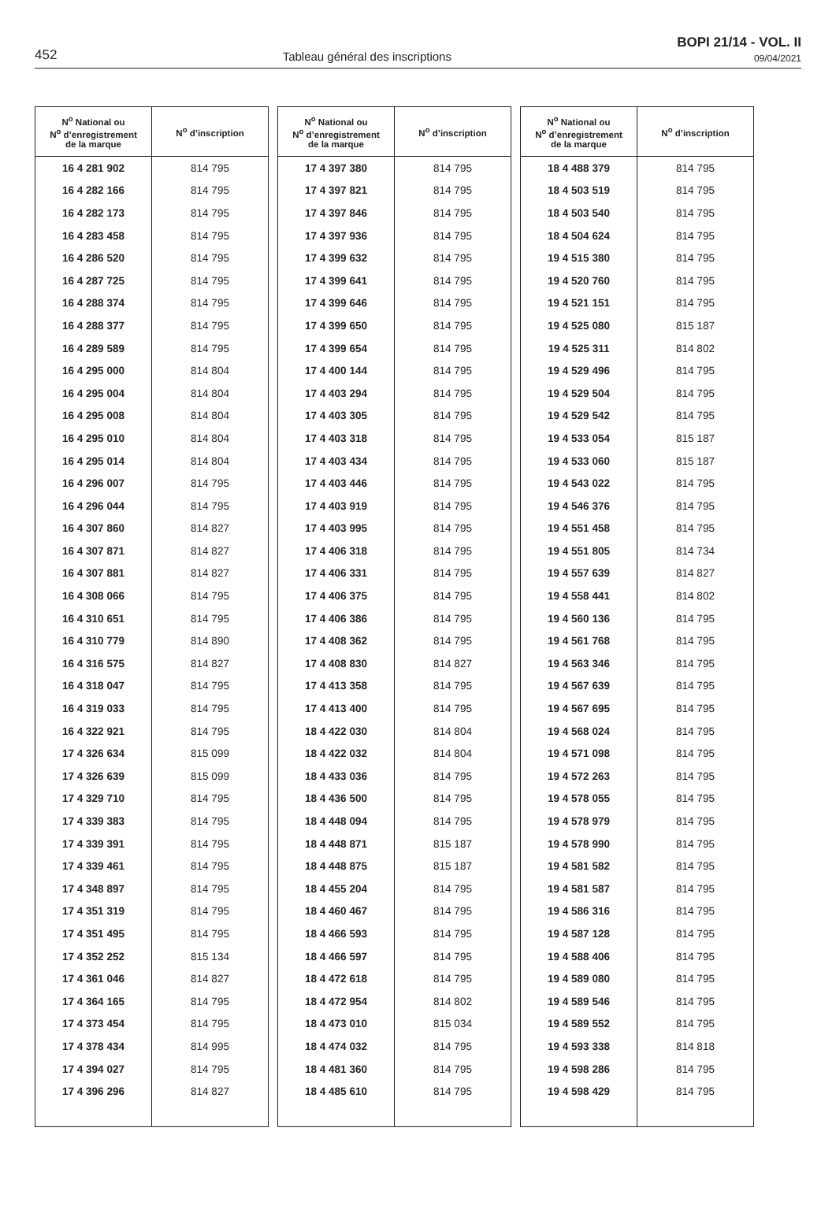452
Tableau général des inscriptions
BOPI 21/14 - VOL. II
09/04/2021
| N<sup>o</sup> National ou N<sup>o</sup> d’enregistrement de la marque | N<sup>o</sup> d’inscription |
| --- | --- |
| 16 4 281 902 | 814 795 |
| 16 4 282 166 | 814 795 |
| 16 4 282 173 | 814 795 |
| 16 4 283 458 | 814 795 |
| 16 4 286 520 | 814 795 |
| 16 4 287 725 | 814 795 |
| 16 4 288 374 | 814 795 |
| 16 4 288 377 | 814 795 |
| 16 4 289 589 | 814 795 |
| 16 4 295 000 | 814 804 |
| 16 4 295 004 | 814 804 |
| 16 4 295 008 | 814 804 |
| 16 4 295 010 | 814 804 |
| 16 4 295 014 | 814 804 |
| 16 4 296 007 | 814 795 |
| 16 4 296 044 | 814 795 |
| 16 4 307 860 | 814 827 |
| 16 4 307 871 | 814 827 |
| 16 4 307 881 | 814 827 |
| 16 4 308 066 | 814 795 |
| 16 4 310 651 | 814 795 |
| 16 4 310 779 | 814 890 |
| 16 4 316 575 | 814 827 |
| 16 4 318 047 | 814 795 |
| 16 4 319 033 | 814 795 |
| 16 4 322 921 | 814 795 |
| 17 4 326 634 | 815 099 |
| 17 4 326 639 | 815 099 |
| 17 4 329 710 | 814 795 |
| 17 4 339 383 | 814 795 |
| 17 4 339 391 | 814 795 |
| 17 4 339 461 | 814 795 |
| 17 4 348 897 | 814 795 |
| 17 4 351 319 | 814 795 |
| 17 4 351 495 | 814 795 |
| 17 4 352 252 | 815 134 |
| 17 4 361 046 | 814 827 |
| 17 4 364 165 | 814 795 |
| 17 4 373 454 | 814 795 |
| 17 4 378 434 | 814 995 |
| 17 4 394 027 | 814 795 |
| 17 4 396 296 | 814 827 |
| N<sup>o</sup> National ou N<sup>o</sup> d’enregistrement de la marque | N<sup>o</sup> d’inscription |
| --- | --- |
| 17 4 397 380 | 814 795 |
| 17 4 397 821 | 814 795 |
| 17 4 397 846 | 814 795 |
| 17 4 397 936 | 814 795 |
| 17 4 399 632 | 814 795 |
| 17 4 399 641 | 814 795 |
| 17 4 399 646 | 814 795 |
| 17 4 399 650 | 814 795 |
| 17 4 399 654 | 814 795 |
| 17 4 400 144 | 814 795 |
| 17 4 403 294 | 814 795 |
| 17 4 403 305 | 814 795 |
| 17 4 403 318 | 814 795 |
| 17 4 403 434 | 814 795 |
| 17 4 403 446 | 814 795 |
| 17 4 403 919 | 814 795 |
| 17 4 403 995 | 814 795 |
| 17 4 406 318 | 814 795 |
| 17 4 406 331 | 814 795 |
| 17 4 406 375 | 814 795 |
| 17 4 406 386 | 814 795 |
| 17 4 408 362 | 814 795 |
| 17 4 408 830 | 814 827 |
| 17 4 413 358 | 814 795 |
| 17 4 413 400 | 814 795 |
| 18 4 422 030 | 814 804 |
| 18 4 422 032 | 814 804 |
| 18 4 433 036 | 814 795 |
| 18 4 436 500 | 814 795 |
| 18 4 448 094 | 814 795 |
| 18 4 448 871 | 815 187 |
| 18 4 448 875 | 815 187 |
| 18 4 455 204 | 814 795 |
| 18 4 460 467 | 814 795 |
| 18 4 466 593 | 814 795 |
| 18 4 466 597 | 814 795 |
| 18 4 472 618 | 814 795 |
| 18 4 472 954 | 814 802 |
| 18 4 473 010 | 815 034 |
| 18 4 474 032 | 814 795 |
| 18 4 481 360 | 814 795 |
| 18 4 485 610 | 814 795 |
| N<sup>o</sup> National ou N<sup>o</sup> d’enregistrement de la marque | N<sup>o</sup> d’inscription |
| --- | --- |
| 18 4 488 379 | 814 795 |
| 18 4 503 519 | 814 795 |
| 18 4 503 540 | 814 795 |
| 18 4 504 624 | 814 795 |
| 19 4 515 380 | 814 795 |
| 19 4 520 760 | 814 795 |
| 19 4 521 151 | 814 795 |
| 19 4 525 080 | 815 187 |
| 19 4 525 311 | 814 802 |
| 19 4 529 496 | 814 795 |
| 19 4 529 504 | 814 795 |
| 19 4 529 542 | 814 795 |
| 19 4 533 054 | 815 187 |
| 19 4 533 060 | 815 187 |
| 19 4 543 022 | 814 795 |
| 19 4 546 376 | 814 795 |
| 19 4 551 458 | 814 795 |
| 19 4 551 805 | 814 734 |
| 19 4 557 639 | 814 827 |
| 19 4 558 441 | 814 802 |
| 19 4 560 136 | 814 795 |
| 19 4 561 768 | 814 795 |
| 19 4 563 346 | 814 795 |
| 19 4 567 639 | 814 795 |
| 19 4 567 695 | 814 795 |
| 19 4 568 024 | 814 795 |
| 19 4 571 098 | 814 795 |
| 19 4 572 263 | 814 795 |
| 19 4 578 055 | 814 795 |
| 19 4 578 979 | 814 795 |
| 19 4 578 990 | 814 795 |
| 19 4 581 582 | 814 795 |
| 19 4 581 587 | 814 795 |
| 19 4 586 316 | 814 795 |
| 19 4 587 128 | 814 795 |
| 19 4 588 406 | 814 795 |
| 19 4 589 080 | 814 795 |
| 19 4 589 546 | 814 795 |
| 19 4 589 552 | 814 795 |
| 19 4 593 338 | 814 818 |
| 19 4 598 286 | 814 795 |
| 19 4 598 429 | 814 795 |